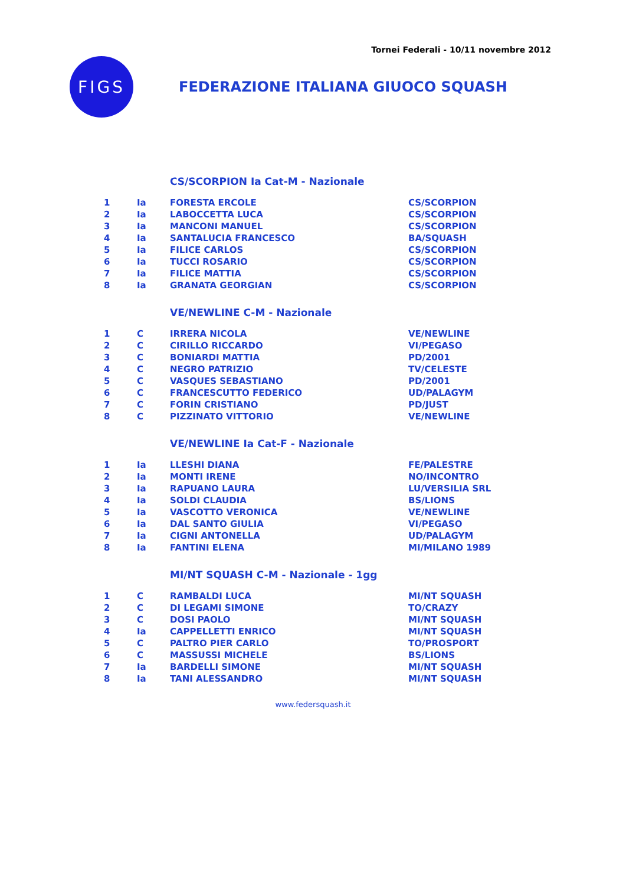Tornei Federali - 10/11 novembre 2012
FIGS
FEDERAZIONE ITALIANA GIUOCO SQUASH
CS/SCORPION Ia Cat-M - Nazionale
| 1 | Ia | FORESTA ERCOLE | CS/SCORPION |
| 2 | Ia | LABOCCETTA LUCA | CS/SCORPION |
| 3 | Ia | MANCONI MANUEL | CS/SCORPION |
| 4 | Ia | SANTALUCIA FRANCESCO | BA/SQUASH |
| 5 | Ia | FILICE CARLOS | CS/SCORPION |
| 6 | Ia | TUCCI ROSARIO | CS/SCORPION |
| 7 | Ia | FILICE MATTIA | CS/SCORPION |
| 8 | Ia | GRANATA GEORGIAN | CS/SCORPION |
VE/NEWLINE C-M - Nazionale
| 1 | C | IRRERA NICOLA | VE/NEWLINE |
| 2 | C | CIRILLO RICCARDO | VI/PEGASO |
| 3 | C | BONIARDI MATTIA | PD/2001 |
| 4 | C | NEGRO PATRIZIO | TV/CELESTE |
| 5 | C | VASQUES SEBASTIANO | PD/2001 |
| 6 | C | FRANCESCUTTO FEDERICO | UD/PALAGYM |
| 7 | C | FORIN CRISTIANO | PD/JUST |
| 8 | C | PIZZINATO VITTORIO | VE/NEWLINE |
VE/NEWLINE Ia Cat-F - Nazionale
| 1 | Ia | LLESHI DIANA | FE/PALESTRE |
| 2 | Ia | MONTI IRENE | NO/INCONTRO |
| 3 | Ia | RAPUANO LAURA | LU/VERSILIA SRL |
| 4 | Ia | SOLDI CLAUDIA | BS/LIONS |
| 5 | Ia | VASCOTTO VERONICA | VE/NEWLINE |
| 6 | Ia | DAL SANTO GIULIA | VI/PEGASO |
| 7 | Ia | CIGNI ANTONELLA | UD/PALAGYM |
| 8 | Ia | FANTINI ELENA | MI/MILANO 1989 |
MI/NT SQUASH C-M - Nazionale - 1gg
| 1 | C | RAMBALDI LUCA | MI/NT SQUASH |
| 2 | C | DI LEGAMI SIMONE | TO/CRAZY |
| 3 | C | DOSI PAOLO | MI/NT SQUASH |
| 4 | Ia | CAPPELLETTI ENRICO | MI/NT SQUASH |
| 5 | C | PALTRO PIER CARLO | TO/PROSPORT |
| 6 | C | MASSUSSI MICHELE | BS/LIONS |
| 7 | Ia | BARDELLI SIMONE | MI/NT SQUASH |
| 8 | Ia | TANI ALESSANDRO | MI/NT SQUASH |
www.federsquash.it